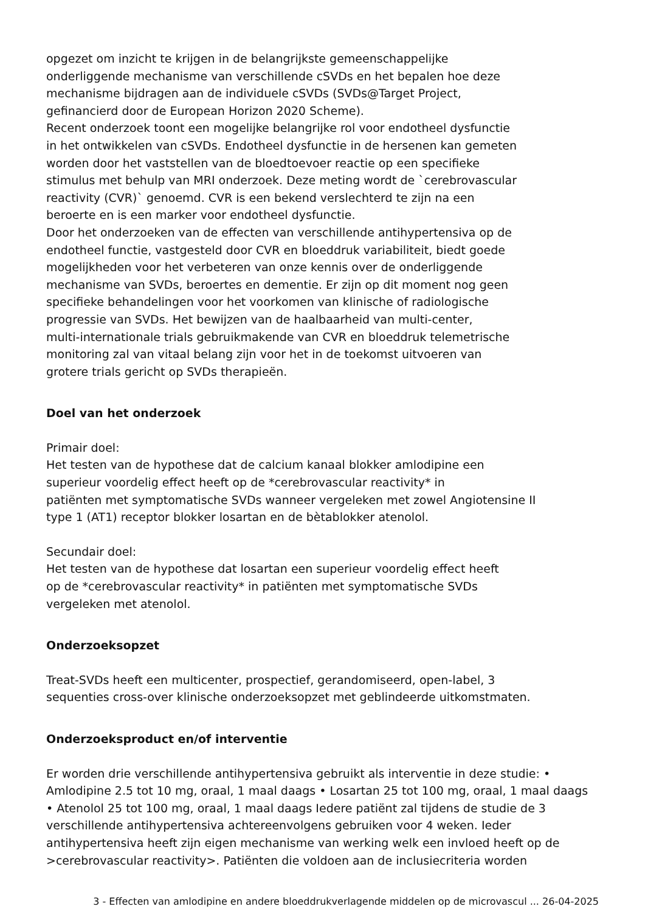opgezet om inzicht te krijgen in de belangrijkste gemeenschappelijke
onderliggende mechanisme van verschillende cSVDs en het bepalen hoe deze
mechanisme bijdragen aan de individuele cSVDs (SVDs@Target Project,
gefinancierd door de European Horizon 2020 Scheme).
Recent onderzoek toont een mogelijke belangrijke rol voor endotheel dysfunctie
in het ontwikkelen van cSVDs. Endotheel dysfunctie in de hersenen kan gemeten
worden door het vaststellen van de bloedtoevoer reactie op een specifieke
stimulus met behulp van MRI onderzoek. Deze meting wordt de `cerebrovascular
reactivity (CVR)` genoemd. CVR is een bekend verslechterd te zijn na een
beroerte en is een marker voor endotheel dysfunctie.
Door het onderzoeken van de effecten van verschillende antihypertensiva op de
endotheel functie, vastgesteld door CVR en bloeddruk variabiliteit, biedt goede
mogelijkheden voor het verbeteren van onze kennis over de onderliggende
mechanisme van SVDs, beroertes en dementie. Er zijn op dit moment nog geen
specifieke behandelingen voor het voorkomen van klinische of radiologische
progressie van SVDs. Het bewijzen van de haalbaarheid van multi-center,
multi-internationale trials gebruikmakende van CVR en bloeddruk telemetrische
monitoring zal van vitaal belang zijn voor het in de toekomst uitvoeren van
grotere trials gericht op SVDs therapieën.
Doel van het onderzoek
Primair doel:
Het testen van de hypothese dat de calcium kanaal blokker amlodipine een
superieur voordelig effect heeft op de *cerebrovascular reactivity* in
patiënten met symptomatische SVDs wanneer vergeleken met zowel Angiotensine II
type 1 (AT1) receptor blokker losartan en de bètablokker atenolol.
Secundair doel:
Het testen van de hypothese dat losartan een superieur voordelig effect heeft
op de *cerebrovascular reactivity* in patiënten met symptomatische SVDs
vergeleken met atenolol.
Onderzoeksopzet
Treat-SVDs heeft een multicenter, prospectief, gerandomiseerd, open-label, 3
sequenties cross-over klinische onderzoeksopzet met geblindeerde uitkomstmaten.
Onderzoeksproduct en/of interventie
Er worden drie verschillende antihypertensiva gebruikt als interventie in deze studie: •
Amlodipine 2.5 tot 10 mg, oraal, 1 maal daags • Losartan 25 tot 100 mg, oraal, 1 maal daags
• Atenolol 25 tot 100 mg, oraal, 1 maal daags Iedere patiënt zal tijdens de studie de 3
verschillende antihypertensiva achtereenvolgens gebruiken voor 4 weken. Ieder
antihypertensiva heeft zijn eigen mechanisme van werking welk een invloed heeft op de
>cerebrovascular reactivity>. Patiënten die voldoen aan de inclusiecriteria worden
3 - Effecten van amlodipine en andere bloeddrukverlagende middelen op de microvascul ... 26-04-2025